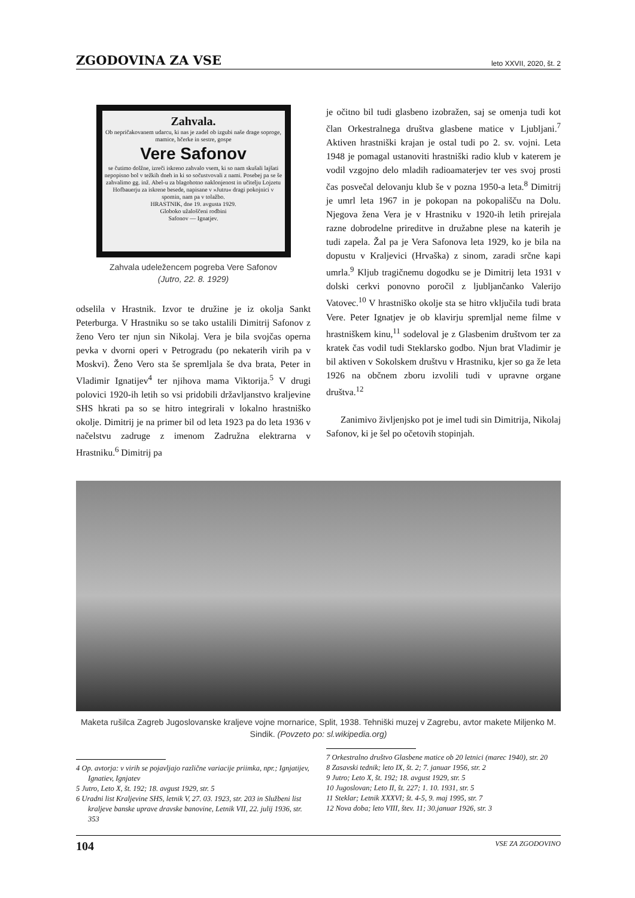ZGODOVINA ZA VSE leto XXVII, 2020, št. 2
Zahvala.
Ob nepričakovanem udarcu, ki nas je zadel ob izgubi naše drage soproge, mamice, hčerke in sestre, gospe
Vere Safonov
se čutimo dolžne, izreči iskreno zahvalo vsem, ki so nam skušali lajšati nepopisno bol v težkih dneh in ki so sočustvovali z nami. Posebej pa se še zahvalimo gg. inž. Abel-u za blagohotno naklonjenost in učitelju Lojzetu Hofbauerju za iskrene besede, napisane v »Jutru« dragi pokojnici v spomin, nam pa v tolažbo.
HRASTNIK, dne 19. avgusta 1929.
Globoko užaloščeni rodbini
Safonov — Ignatjev.
Zahvala udeležencem pogreba Vere Safonov
(Jutro, 22. 8. 1929)
odselila v Hrastnik. Izvor te družine je iz okolja Sankt Peterburga. V Hrastniku so se tako ustalili Dimitrij Safonov z ženo Vero ter njun sin Nikolaj. Vera je bila svojčas operna pevka v dvorni operi v Petrogradu (po nekaterih virih pa v Moskvi). Ženo Vero sta še spremljala še dva brata, Peter in Vladimir Ignatijev<sup>4</sup> ter njihova mama Viktorija.<sup>5</sup> V drugi polovici 1920-ih letih so vsi pridobili državljanstvo kraljevine SHS hkrati pa so se hitro integrirali v lokalno hrastniško okolje. Dimitrij je na primer bil od leta 1923 pa do leta 1936 v načelstvu zadruge z imenom Zadružna elektrarna v Hrastniku.<sup>6</sup> Dimitrij pa
je očitno bil tudi glasbeno izobražen, saj se omenja tudi kot član Orkestralnega društva glasbene matice v Ljubljani.<sup>7</sup> Aktiven hrastniški krajan je ostal tudi po 2. sv. vojni. Leta 1948 je pomagal ustanoviti hrastniški radio klub v katerem je vodil vzgojno delo mladih radioamaterjev ter ves svoj prosti čas posvečal delovanju klub še v pozna 1950-a leta.<sup>8</sup> Dimitrij je umrl leta 1967 in je pokopan na pokopališču na Dolu. Njegova žena Vera je v Hrastniku v 1920-ih letih prirejala razne dobrodelne prireditve in družabne plese na katerih je tudi zapela. Žal pa je Vera Safonova leta 1929, ko je bila na dopustu v Kraljevici (Hrvaška) z sinom, zaradi srčne kapi umrla.<sup>9</sup> Kljub tragičnemu dogodku se je Dimitrij leta 1931 v dolski cerkvi ponovno poročil z ljubljančanko Valerijo Vatovec.<sup>10</sup> V hrastniško okolje sta se hitro vključila tudi brata Vere. Peter Ignatjev je ob klavirju spremljal neme filme v hrastniškem kinu,<sup>11</sup> sodeloval je z Glasbenim društvom ter za kratek čas vodil tudi Steklarsko godbo. Njun brat Vladimir je bil aktiven v Sokolskem društvu v Hrastniku, kjer so ga že leta 1926 na občnem zboru izvolili tudi v upravne organe društva.<sup>12</sup>
Zanimivo življenjsko pot je imel tudi sin Dimitrija, Nikolaj Safonov, ki je šel po očetovih stopinjah.
Maketa rušilca Zagreb Jugoslovanske kraljeve vojne mornarice, Split, 1938. Tehniški muzej v Zagrebu, avtor makete Miljenko M. Sindik. (Povzeto po: sl.wikipedia.org)
4 Op. avtorja: v virih se pojavljajo različne variacije priimka, npr.; Ignjatijev, Ignatiev, Ignjatev
5 Jutro, Leto X, št. 192; 18. avgust 1929, str. 5
6 Uradni list Kraljevine SHS, letnik V, 27. 03. 1923, str. 203 in Službeni list kraljeve banske uprave dravske banovine, Letnik VII, 22. julij 1936, str. 353
7 Orkestralno društvo Glasbene matice ob 20 letnici (marec 1940), str. 20
8 Zasavski tednik; leto IX, št. 2; 7. januar 1956, str. 2
9 Jutro; Leto X, št. 192; 18. avgust 1929, str. 5
10 Jugoslovan; Leto II, št. 227; 1. 10. 1931, str. 5
11 Steklar; Letnik XXXVI; št. 4-5, 9. maj 1995, str. 7
12 Nova doba; leto VIII, štev. 11; 30.januar 1926, str. 3
104 VSE ZA ZGODOVINO